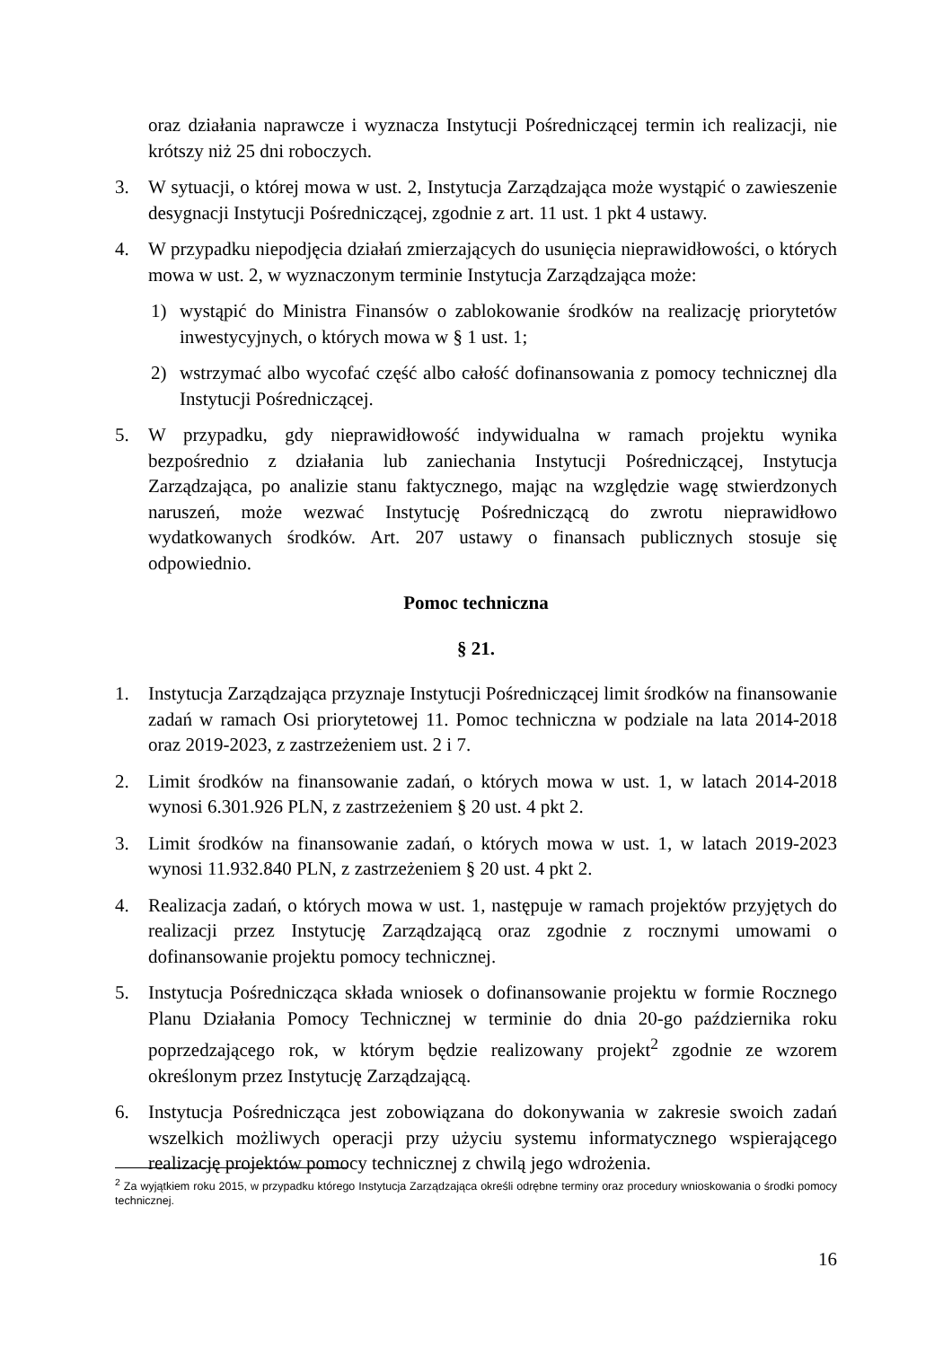oraz działania naprawcze i wyznacza Instytucji Pośredniczącej termin ich realizacji, nie krótszy niż 25 dni roboczych.
3. W sytuacji, o której mowa w ust. 2, Instytucja Zarządzająca może wystąpić o zawieszenie desygnacji Instytucji Pośredniczącej, zgodnie z art. 11 ust. 1 pkt 4 ustawy.
4. W przypadku niepodjęcia działań zmierzających do usunięcia nieprawidłowości, o których mowa w ust. 2, w wyznaczonym terminie Instytucja Zarządzająca może:
1) wystąpić do Ministra Finansów o zablokowanie środków na realizację priorytetów inwestycyjnych, o których mowa w § 1 ust. 1;
2) wstrzymać albo wycofać część albo całość dofinansowania z pomocy technicznej dla Instytucji Pośredniczącej.
5. W przypadku, gdy nieprawidłowość indywidualna w ramach projektu wynika bezpośrednio z działania lub zaniechania Instytucji Pośredniczącej, Instytucja Zarządzająca, po analizie stanu faktycznego, mając na względzie wagę stwierdzonych naruszeń, może wezwać Instytucję Pośredniczącą do zwrotu nieprawidłowo wydatkowanych środków. Art. 207 ustawy o finansach publicznych stosuje się odpowiednio.
Pomoc techniczna
§ 21.
1. Instytucja Zarządzająca przyznaje Instytucji Pośredniczącej limit środków na finansowanie zadań w ramach Osi priorytetowej 11. Pomoc techniczna w podziale na lata 2014-2018 oraz 2019-2023, z zastrzeżeniem ust. 2 i 7.
2. Limit środków na finansowanie zadań, o których mowa w ust. 1, w latach 2014-2018 wynosi 6.301.926 PLN, z zastrzeżeniem § 20 ust. 4 pkt 2.
3. Limit środków na finansowanie zadań, o których mowa w ust. 1, w latach 2019-2023 wynosi 11.932.840 PLN, z zastrzeżeniem § 20 ust. 4 pkt 2.
4. Realizacja zadań, o których mowa w ust. 1, następuje w ramach projektów przyjętych do realizacji przez Instytucję Zarządzającą oraz zgodnie z rocznymi umowami o dofinansowanie projektu pomocy technicznej.
5. Instytucja Pośrednicząca składa wniosek o dofinansowanie projektu w formie Rocznego Planu Działania Pomocy Technicznej w terminie do dnia 20-go października roku poprzedzającego rok, w którym będzie realizowany projekt<sup>2</sup> zgodnie ze wzorem określonym przez Instytucję Zarządzającą.
6. Instytucja Pośrednicząca jest zobowiązana do dokonywania w zakresie swoich zadań wszelkich możliwych operacji przy użyciu systemu informatycznego wspierającego realizację projektów pomocy technicznej z chwilą jego wdrożenia.
<sup>2</sup> Za wyjątkiem roku 2015, w przypadku którego Instytucja Zarządzająca określi odrębne terminy oraz procedury wnioskowania o środki pomocy technicznej.
16